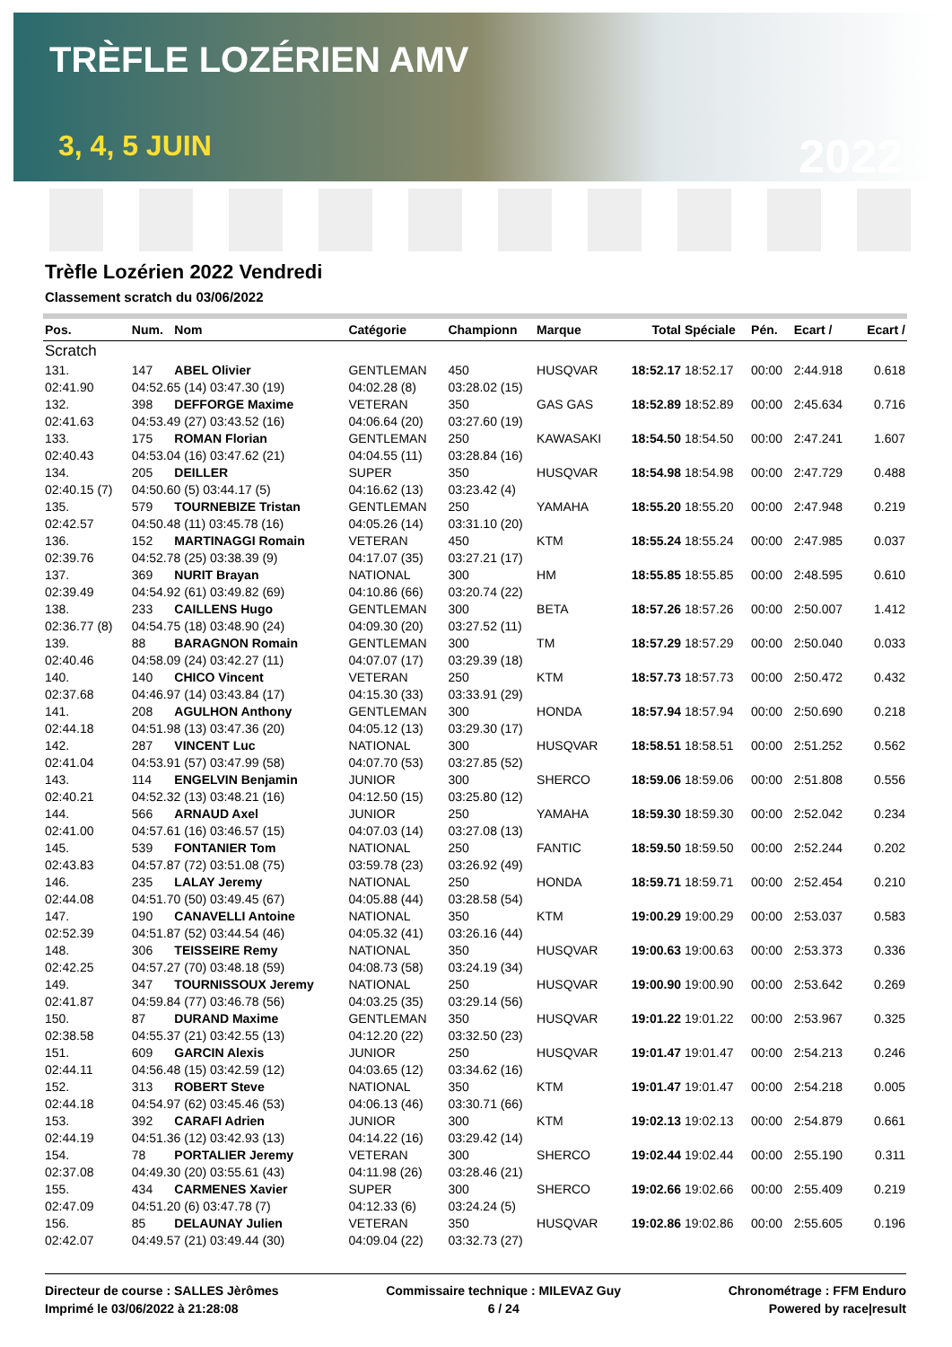TRÈFLE LOZÉRIEN AMV
3, 4, 5 JUIN 2022
Trèfle Lozérien 2022 Vendredi
Classement scratch du 03/06/2022
| Pos. | Num. | Nom | Catégorie | Championn | Marque | Total | Spéciale | Pén. | Ecart / | Ecart / |
| --- | --- | --- | --- | --- | --- | --- | --- | --- | --- | --- |
| Scratch | | | | | | | | | | |
| 131. | 147 | ABEL Olivier | GENTLEMAN | 450 | HUSQVAR | 18:52.17 | 18:52.17 | 00:00 | 2:44.918 | 0.618 |
| 02:41.90 | 04:52.65 (14) 03:47.30 (19) | | 04:02.28 (8) | 03:28.02 (15) | | | | | | |
| 132. | 398 | DEFFORGE Maxime | VETERAN | 350 | GAS GAS | 18:52.89 | 18:52.89 | 00:00 | 2:45.634 | 0.716 |
| 02:41.63 | 04:53.49 (27) 03:43.52 (16) | | 04:06.64 (20) | 03:27.60 (19) | | | | | | |
| 133. | 175 | ROMAN Florian | GENTLEMAN | 250 | KAWASAKI | 18:54.50 | 18:54.50 | 00:00 | 2:47.241 | 1.607 |
| 02:40.43 | 04:53.04 (16) 03:47.62 (21) | | 04:04.55 (11) | 03:28.84 (16) | | | | | | |
| 134. | 205 | DEILLER | SUPER | 350 | HUSQVAR | 18:54.98 | 18:54.98 | 00:00 | 2:47.729 | 0.488 |
| 02:40.15 (7) | 04:50.60 (5) 03:44.17 (5) | | 04:16.62 (13) | 03:23.42 (4) | | | | | | |
| 135. | 579 | TOURNEBIZE Tristan | GENTLEMAN | 250 | YAMAHA | 18:55.20 | 18:55.20 | 00:00 | 2:47.948 | 0.219 |
| 02:42.57 | 04:50.48 (11) 03:45.78 (16) | | 04:05.26 (14) | 03:31.10 (20) | | | | | | |
| 136. | 152 | MARTINAGGI Romain | VETERAN | 450 | KTM | 18:55.24 | 18:55.24 | 00:00 | 2:47.985 | 0.037 |
| 02:39.76 | 04:52.78 (25) 03:38.39 (9) | | 04:17.07 (35) | 03:27.21 (17) | | | | | | |
| 137. | 369 | NURIT Brayan | NATIONAL | 300 | HM | 18:55.85 | 18:55.85 | 00:00 | 2:48.595 | 0.610 |
| 02:39.49 | 04:54.92 (61) 03:49.82 (69) | | 04:10.86 (66) | 03:20.74 (22) | | | | | | |
| 138. | 233 | CAILLENS Hugo | GENTLEMAN | 300 | BETA | 18:57.26 | 18:57.26 | 00:00 | 2:50.007 | 1.412 |
| 02:36.77 (8) | 04:54.75 (18) 03:48.90 (24) | | 04:09.30 (20) | 03:27.52 (11) | | | | | | |
| 139. | 88 | BARAGNON Romain | GENTLEMAN | 300 | TM | 18:57.29 | 18:57.29 | 00:00 | 2:50.040 | 0.033 |
| 02:40.46 | 04:58.09 (24) 03:42.27 (11) | | 04:07.07 (17) | 03:29.39 (18) | | | | | | |
| 140. | 140 | CHICO Vincent | VETERAN | 250 | KTM | 18:57.73 | 18:57.73 | 00:00 | 2:50.472 | 0.432 |
| 02:37.68 | 04:46.97 (14) 03:43.84 (17) | | 04:15.30 (33) | 03:33.91 (29) | | | | | | |
| 141. | 208 | AGULHON Anthony | GENTLEMAN | 300 | HONDA | 18:57.94 | 18:57.94 | 00:00 | 2:50.690 | 0.218 |
| 02:44.18 | 04:51.98 (13) 03:47.36 (20) | | 04:05.12 (13) | 03:29.30 (17) | | | | | | |
| 142. | 287 | VINCENT Luc | NATIONAL | 300 | HUSQVAR | 18:58.51 | 18:58.51 | 00:00 | 2:51.252 | 0.562 |
| 02:41.04 | 04:53.91 (57) 03:47.99 (58) | | 04:07.70 (53) | 03:27.85 (52) | | | | | | |
| 143. | 114 | ENGELVIN Benjamin | JUNIOR | 300 | SHERCO | 18:59.06 | 18:59.06 | 00:00 | 2:51.808 | 0.556 |
| 02:40.21 | 04:52.32 (13) 03:48.21 (16) | | 04:12.50 (15) | 03:25.80 (12) | | | | | | |
| 144. | 566 | ARNAUD Axel | JUNIOR | 250 | YAMAHA | 18:59.30 | 18:59.30 | 00:00 | 2:52.042 | 0.234 |
| 02:41.00 | 04:57.61 (16) 03:46.57 (15) | | 04:07.03 (14) | 03:27.08 (13) | | | | | | |
| 145. | 539 | FONTANIER Tom | NATIONAL | 250 | FANTIC | 18:59.50 | 18:59.50 | 00:00 | 2:52.244 | 0.202 |
| 02:43.83 | 04:57.87 (72) 03:51.08 (75) | | 03:59.78 (23) | 03:26.92 (49) | | | | | | |
| 146. | 235 | LALAY Jeremy | NATIONAL | 250 | HONDA | 18:59.71 | 18:59.71 | 00:00 | 2:52.454 | 0.210 |
| 02:44.08 | 04:51.70 (50) 03:49.45 (67) | | 04:05.88 (44) | 03:28.58 (54) | | | | | | |
| 147. | 190 | CANAVELLI Antoine | NATIONAL | 350 | KTM | 19:00.29 | 19:00.29 | 00:00 | 2:53.037 | 0.583 |
| 02:52.39 | 04:51.87 (52) 03:44.54 (46) | | 04:05.32 (41) | 03:26.16 (44) | | | | | | |
| 148. | 306 | TEISSEIRE Remy | NATIONAL | 350 | HUSQVAR | 19:00.63 | 19:00.63 | 00:00 | 2:53.373 | 0.336 |
| 02:42.25 | 04:57.27 (70) 03:48.18 (59) | | 04:08.73 (58) | 03:24.19 (34) | | | | | | |
| 149. | 347 | TOURNISSOUX Jeremy | NATIONAL | 250 | HUSQVAR | 19:00.90 | 19:00.90 | 00:00 | 2:53.642 | 0.269 |
| 02:41.87 | 04:59.84 (77) 03:46.78 (56) | | 04:03.25 (35) | 03:29.14 (56) | | | | | | |
| 150. | 87 | DURAND Maxime | GENTLEMAN | 350 | HUSQVAR | 19:01.22 | 19:01.22 | 00:00 | 2:53.967 | 0.325 |
| 02:38.58 | 04:55.37 (21) 03:42.55 (13) | | 04:12.20 (22) | 03:32.50 (23) | | | | | | |
| 151. | 609 | GARCIN Alexis | JUNIOR | 250 | HUSQVAR | 19:01.47 | 19:01.47 | 00:00 | 2:54.213 | 0.246 |
| 02:44.11 | 04:56.48 (15) 03:42.59 (12) | | 04:03.65 (12) | 03:34.62 (16) | | | | | | |
| 152. | 313 | ROBERT Steve | NATIONAL | 350 | KTM | 19:01.47 | 19:01.47 | 00:00 | 2:54.218 | 0.005 |
| 02:44.18 | 04:54.97 (62) 03:45.46 (53) | | 04:06.13 (46) | 03:30.71 (66) | | | | | | |
| 153. | 392 | CARAFI Adrien | JUNIOR | 300 | KTM | 19:02.13 | 19:02.13 | 00:00 | 2:54.879 | 0.661 |
| 02:44.19 | 04:51.36 (12) 03:42.93 (13) | | 04:14.22 (16) | 03:29.42 (14) | | | | | | |
| 154. | 78 | PORTALIER Jeremy | VETERAN | 300 | SHERCO | 19:02.44 | 19:02.44 | 00:00 | 2:55.190 | 0.311 |
| 02:37.08 | 04:49.30 (20) 03:55.61 (43) | | 04:11.98 (26) | 03:28.46 (21) | | | | | | |
| 155. | 434 | CARMENES Xavier | SUPER | 300 | SHERCO | 19:02.66 | 19:02.66 | 00:00 | 2:55.409 | 0.219 |
| 02:47.09 | 04:51.20 (6) 03:47.78 (7) | | 04:12.33 (6) | 03:24.24 (5) | | | | | | |
| 156. | 85 | DELAUNAY Julien | VETERAN | 350 | HUSQVAR | 19:02.86 | 19:02.86 | 00:00 | 2:55.605 | 0.196 |
| 02:42.07 | 04:49.57 (21) 03:49.44 (30) | | 04:09.04 (22) | 03:32.73 (27) | | | | | | |
Directeur de course : SALLES Jèrômes
Imprimé le 03/06/2022 à 21:28:08
Commissaire technique : MILEVAZ Guy
6 / 24
Chronométrage : FFM Enduro
Powered by race|result